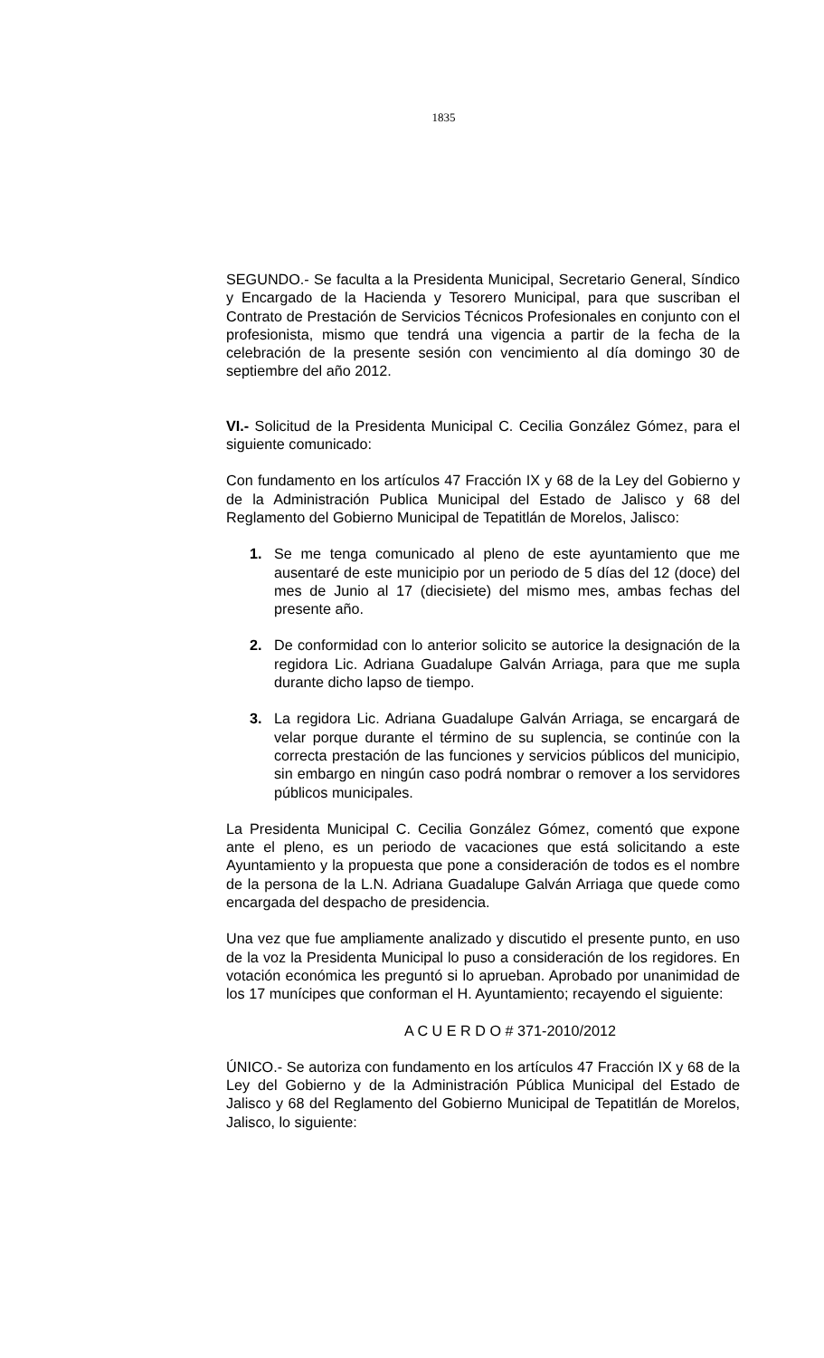1835
SEGUNDO.- Se faculta a la Presidenta Municipal, Secretario General, Síndico y Encargado de la Hacienda y Tesorero Municipal, para que suscriban el Contrato de Prestación de Servicios Técnicos Profesionales en conjunto con el profesionista, mismo que tendrá una vigencia a partir de la fecha de la celebración de la presente sesión con vencimiento al día domingo 30 de septiembre del año 2012.
VI.- Solicitud de la Presidenta Municipal C. Cecilia González Gómez, para el siguiente comunicado:
Con fundamento en los artículos 47 Fracción IX y 68 de la Ley del Gobierno y de la Administración Publica Municipal del Estado de Jalisco y 68 del Reglamento del Gobierno Municipal de Tepatitlán de Morelos, Jalisco:
1. Se me tenga comunicado al pleno de este ayuntamiento que me ausentaré de este municipio por un periodo de 5 días del 12 (doce) del mes de Junio al 17 (diecisiete) del mismo mes, ambas fechas del presente año.
2. De conformidad con lo anterior solicito se autorice la designación de la regidora Lic. Adriana Guadalupe Galván Arriaga, para que me supla durante dicho lapso de tiempo.
3. La regidora Lic. Adriana Guadalupe Galván Arriaga, se encargará de velar porque durante el término de su suplencia, se continúe con la correcta prestación de las funciones y servicios públicos del municipio, sin embargo en ningún caso podrá nombrar o remover a los servidores públicos municipales.
La Presidenta Municipal C. Cecilia González Gómez, comentó que expone ante el pleno, es un periodo de vacaciones que está solicitando a este Ayuntamiento y la propuesta que pone a consideración de todos es el nombre de la persona de la L.N. Adriana Guadalupe Galván Arriaga que quede como encargada del despacho de presidencia.
Una vez que fue ampliamente analizado y discutido el presente punto, en uso de la voz la Presidenta Municipal lo puso a consideración de los regidores. En votación económica les preguntó si lo aprueban. Aprobado por unanimidad de los 17 munícipes que conforman el H. Ayuntamiento; recayendo el siguiente:
A C U E R D O # 371-2010/2012
ÚNICO.- Se autoriza con fundamento en los artículos 47 Fracción IX y 68 de la Ley del Gobierno y de la Administración Pública Municipal del Estado de Jalisco y 68 del Reglamento del Gobierno Municipal de Tepatitlán de Morelos, Jalisco, lo siguiente: